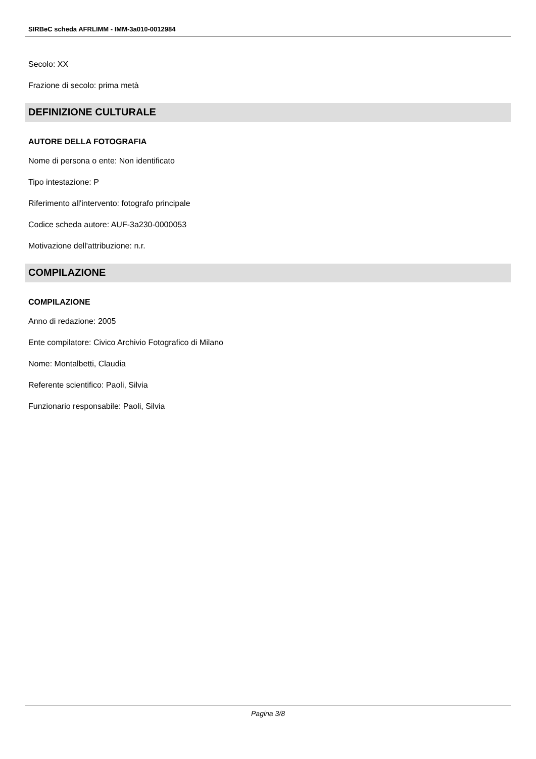SIRBeC scheda AFRLIMM - IMM-3a010-0012984
Secolo: XX
Frazione di secolo: prima metà
DEFINIZIONE CULTURALE
AUTORE DELLA FOTOGRAFIA
Nome di persona o ente: Non identificato
Tipo intestazione: P
Riferimento all'intervento: fotografo principale
Codice scheda autore: AUF-3a230-0000053
Motivazione dell'attribuzione: n.r.
COMPILAZIONE
COMPILAZIONE
Anno di redazione: 2005
Ente compilatore: Civico Archivio Fotografico di Milano
Nome: Montalbetti, Claudia
Referente scientifico: Paoli, Silvia
Funzionario responsabile: Paoli, Silvia
Pagina 3/8